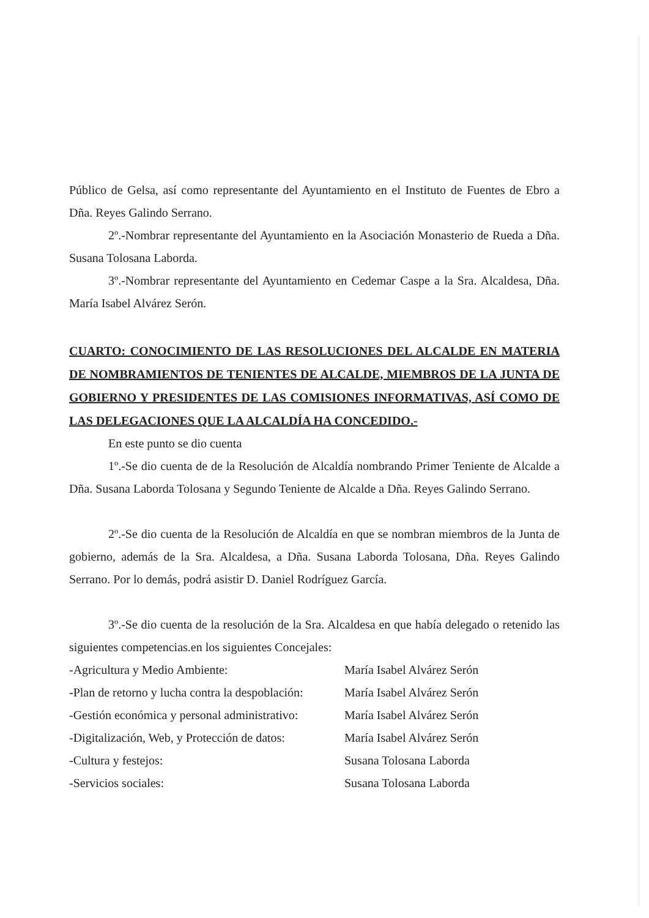Público de Gelsa, así como representante del Ayuntamiento en el Instituto de Fuentes de Ebro a Dña. Reyes Galindo Serrano.
2º.-Nombrar representante del Ayuntamiento en la Asociación Monasterio de Rueda a Dña. Susana Tolosana Laborda.
3º.-Nombrar representante del Ayuntamiento en Cedemar Caspe a la Sra. Alcaldesa, Dña. María Isabel Alvárez Serón.
CUARTO: CONOCIMIENTO DE LAS RESOLUCIONES DEL ALCALDE EN MATERIA DE NOMBRAMIENTOS DE TENIENTES DE ALCALDE, MIEMBROS DE LA JUNTA DE GOBIERNO Y PRESIDENTES DE LAS COMISIONES INFORMATIVAS, ASÍ COMO DE LAS DELEGACIONES QUE LA ALCALDÍA HA CONCEDIDO.-
En este punto se dio cuenta
1º.-Se dio cuenta de de la Resolución de Alcaldía nombrando Primer Teniente de Alcalde a Dña. Susana Laborda Tolosana y Segundo Teniente de Alcalde a Dña. Reyes Galindo Serrano.
2º.-Se dio cuenta de la Resolución de Alcaldía en que se nombran miembros de la Junta de gobierno, además de la Sra. Alcaldesa, a Dña. Susana Laborda Tolosana, Dña. Reyes Galindo Serrano. Por lo demás, podrá asistir D. Daniel Rodríguez García.
3º.-Se dio cuenta de la resolución de la Sra. Alcaldesa en que había delegado o retenido las siguientes competencias.en los siguientes Concejales:
-Agricultura y Medio Ambiente: María Isabel Alvárez Serón
-Plan de retorno y lucha contra la despoblación: María Isabel Alvárez Serón
-Gestión económica y personal administrativo: María Isabel Alvárez Serón
-Digitalización, Web, y Protección de datos: María Isabel Alvárez Serón
-Cultura y festejos: Susana Tolosana Laborda
-Servicios sociales: Susana Tolosana Laborda